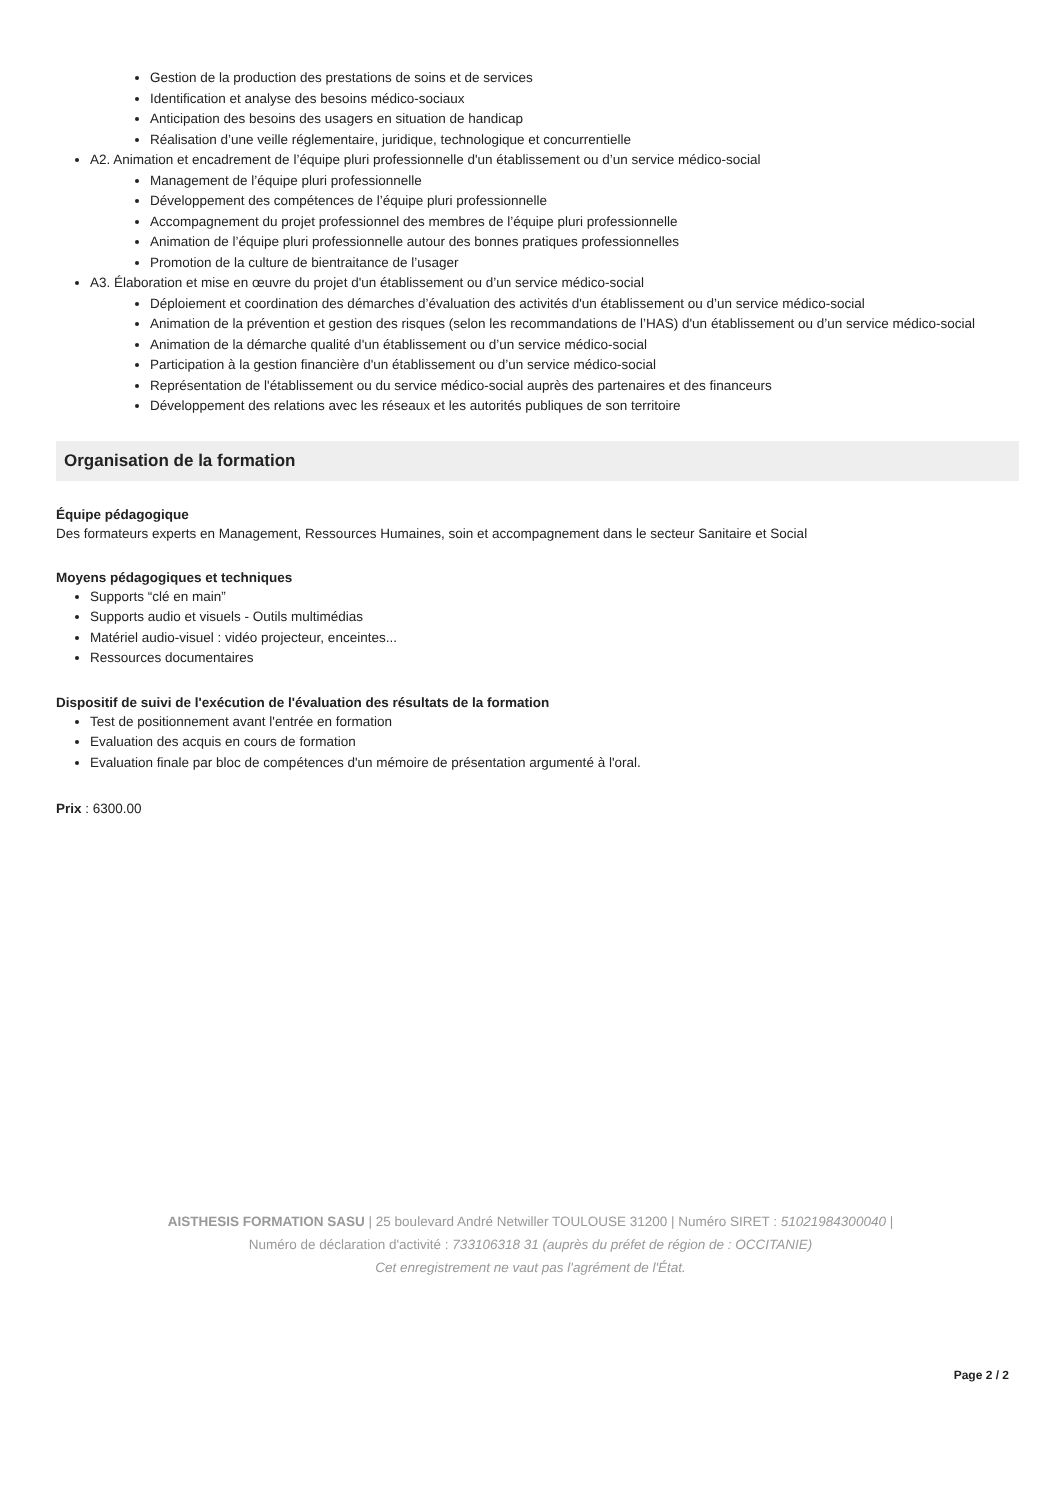Gestion de la production des prestations de soins et de services
Identification et analyse des besoins médico-sociaux
Anticipation des besoins des usagers en situation de handicap
Réalisation d’une veille réglementaire, juridique, technologique et concurrentielle
A2. Animation et encadrement de l’équipe pluri professionnelle d'un établissement ou d’un service médico-social
Management de l’équipe pluri professionnelle
Développement des compétences de l’équipe pluri professionnelle
Accompagnement du projet professionnel des membres de l’équipe pluri professionnelle
Animation de l’équipe pluri professionnelle autour des bonnes pratiques professionnelles
Promotion de la culture de bientraitance de l’usager
A3. Élaboration et mise en œuvre du projet d'un établissement ou d’un service médico-social
Déploiement et coordination des démarches d’évaluation des activités d'un établissement ou d’un service médico-social
Animation de la prévention et gestion des risques (selon les recommandations de l’HAS) d'un établissement ou d’un service médico-social
Animation de la démarche qualité d'un établissement ou d’un service médico-social
Participation à la gestion financière d'un établissement ou d’un service médico-social
Représentation de l'établissement ou du service médico-social auprès des partenaires et des financeurs
Développement des relations avec les réseaux et les autorités publiques de son territoire
Organisation de la formation
Équipe pédagogique
Des formateurs experts en Management, Ressources Humaines, soin et accompagnement dans le secteur Sanitaire et Social
Moyens pédagogiques et techniques
Supports “clé en main”
Supports audio et visuels - Outils multimédias
Matériel audio-visuel : vidéo projecteur, enceintes...
Ressources documentaires
Dispositif de suivi de l'exécution de l'évaluation des résultats de la formation
Test de positionnement avant l'entrée en formation
Evaluation des acquis en cours de formation
Evaluation finale par bloc de compétences d'un mémoire de présentation argumenté à l'oral.
Prix : 6300.00
AISTHESIS FORMATION SASU | 25 boulevard André Netwiller TOULOUSE 31200 | Numéro SIRET : 51021984300040 |
Numéro de déclaration d'activité : 733106318 31 (auprès du préfet de région de : OCCITANIE)
Cet enregistrement ne vaut pas l'agrément de l'État.
Page 2 / 2